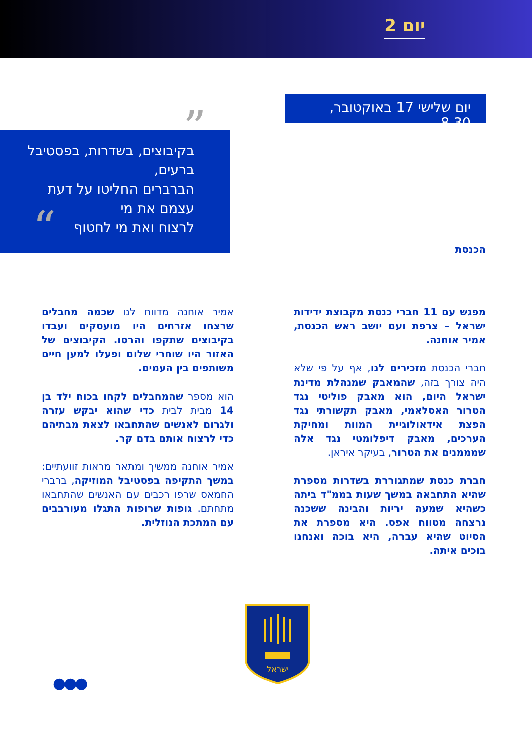יום 2
יום שלישי 17 באוקטובר, 8.30
בקיבוצים, בשדרות, בפסטיבל ברעים,
הברברים החליטו על דעת עצמם את מי
לרצוח ואת מי לחטוף
”
“
הכנסת
מפגש עם 11 חברי כנסת מקבוצת ידידות ישראל – צרפת ועם יושב ראש הכנסת, אמיר אוחנה.
חברי הכנסת מזכירים לנו, אף על פי שלא היה צורך בזה, שהמאבק שמנהלת מדינת ישראל היום, הוא מאבק פוליטי נגד הטרור האסלאמי, מאבק תקשורתי נגד הפצת אידאולוגיית המוות ומחיקת הערכים, מאבק דיפלומטי נגד אלה שמממנים את הטרור, בעיקר איראן.
חברת כנסת שמתגוררת בשדרות מספרת שהיא התחבאה במשך שעות בממ"ד ביתה כשהיא שמעה יריות והבינה ששכנה נרצחה מטווח אפס. היא מספרת את הסיוט שהיא עברה, היא בוכה ואנחנו בוכים איתה.
אמיר אוחנה מדווח לנו שכמה מחבלים שרצחו אזרחים היו מועסקים ועבדו בקיבוצים שתקפו והרסו. הקיבוצים של האזור היו שוחרי שלום ופעלו למען חיים משותפים בין העמים.
הוא מספר שהמחבלים לקחו בכוח ילד בן 14 מבית לבית כדי שהוא יבקש עזרה ולגרום לאנשים שהתחבאו לצאת מבתיהם כדי לרצוח אותם בדם קר.
אמיר אוחנה ממשיך ומתאר מראות זוועתיים: במשך התקיפה בפסטיבל המוזיקה, ברברי החמאס שרפו רכבים עם האנשים שהתחבאו מתחתם. גופות שרופות התגלו מעורבבים עם המתכת הנוזלית.
ישראל
●●●